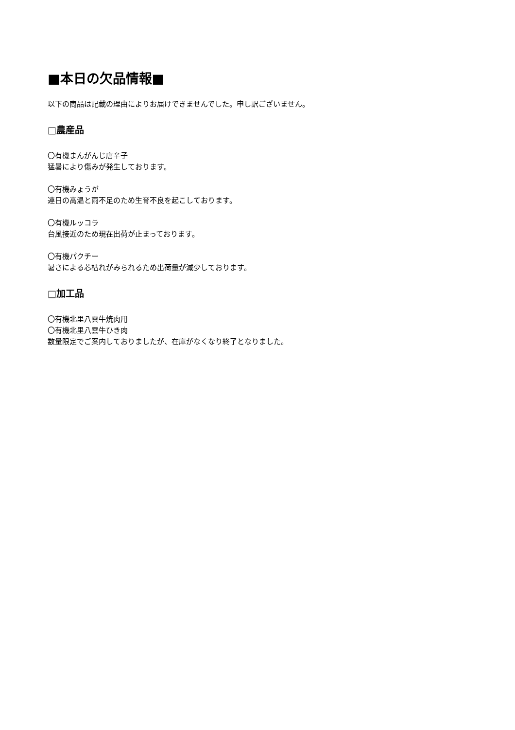■本日の欠品情報■
以下の商品は記載の理由によりお届けできませんでした。申し訳ございません。
□農産品
〇有機まんがんじ唐辛子
猛暑により傷みが発生しております。
〇有機みょうが
連日の高温と雨不足のため生育不良を起こしております。
〇有機ルッコラ
台風接近のため現在出荷が止まっております。
〇有機パクチー
暑さによる芯枯れがみられるため出荷量が減少しております。
□加工品
〇有機北里八雲牛焼肉用
〇有機北里八雲牛ひき肉
数量限定でご案内しておりましたが、在庫がなくなり終了となりました。